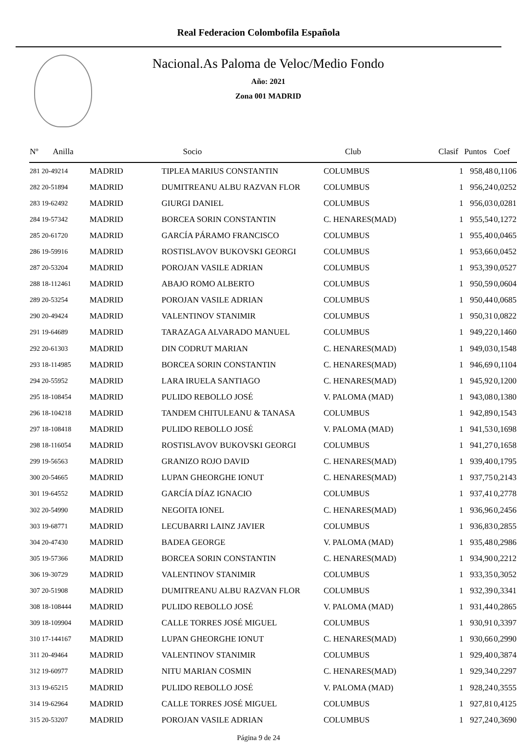Real Federacion Colombofila Española
Nacional.As Paloma de Veloc/Medio Fondo
Año: 2021
Zona 001 MADRID
| Nº Anilla | | Socio | Club | Clasif | Puntos | Coef |
| --- | --- | --- | --- | --- | --- | --- |
| 281 20-49214 | MADRID | TIPLEA MARIUS CONSTANTIN | COLUMBUS | 1 | 958,48 | 0,1106 |
| 282 20-51894 | MADRID | DUMITREANU ALBU RAZVAN FLOR | COLUMBUS | 1 | 956,24 | 0,0252 |
| 283 19-62492 | MADRID | GIURGI DANIEL | COLUMBUS | 1 | 956,03 | 0,0281 |
| 284 19-57342 | MADRID | BORCEA SORIN CONSTANTIN | C. HENARES(MAD) | 1 | 955,54 | 0,1272 |
| 285 20-61720 | MADRID | GARCÍA PÁRAMO FRANCISCO | COLUMBUS | 1 | 955,40 | 0,0465 |
| 286 19-59916 | MADRID | ROSTISLAVOV BUKOVSKI GEORGI | COLUMBUS | 1 | 953,66 | 0,0452 |
| 287 20-53204 | MADRID | POROJAN VASILE ADRIAN | COLUMBUS | 1 | 953,39 | 0,0527 |
| 288 18-112461 | MADRID | ABAJO ROMO ALBERTO | COLUMBUS | 1 | 950,59 | 0,0604 |
| 289 20-53254 | MADRID | POROJAN VASILE ADRIAN | COLUMBUS | 1 | 950,44 | 0,0685 |
| 290 20-49424 | MADRID | VALENTINOV STANIMIR | COLUMBUS | 1 | 950,31 | 0,0822 |
| 291 19-64689 | MADRID | TARAZAGA ALVARADO MANUEL | COLUMBUS | 1 | 949,22 | 0,1460 |
| 292 20-61303 | MADRID | DIN CODRUT MARIAN | C. HENARES(MAD) | 1 | 949,03 | 0,1548 |
| 293 18-114985 | MADRID | BORCEA SORIN CONSTANTIN | C. HENARES(MAD) | 1 | 946,69 | 0,1104 |
| 294 20-55952 | MADRID | LARA IRUELA SANTIAGO | C. HENARES(MAD) | 1 | 945,92 | 0,1200 |
| 295 18-108454 | MADRID | PULIDO REBOLLO JOSÉ | V. PALOMA (MAD) | 1 | 943,08 | 0,1380 |
| 296 18-104218 | MADRID | TANDEM CHITULEANU & TANASA | COLUMBUS | 1 | 942,89 | 0,1543 |
| 297 18-108418 | MADRID | PULIDO REBOLLO JOSÉ | V. PALOMA (MAD) | 1 | 941,53 | 0,1698 |
| 298 18-116054 | MADRID | ROSTISLAVOV BUKOVSKI GEORGI | COLUMBUS | 1 | 941,27 | 0,1658 |
| 299 19-56563 | MADRID | GRANIZO ROJO DAVID | C. HENARES(MAD) | 1 | 939,40 | 0,1795 |
| 300 20-54665 | MADRID | LUPAN GHEORGHE IONUT | C. HENARES(MAD) | 1 | 937,75 | 0,2143 |
| 301 19-64552 | MADRID | GARCÍA DÍAZ IGNACIO | COLUMBUS | 1 | 937,41 | 0,2778 |
| 302 20-54990 | MADRID | NEGOITA IONEL | C. HENARES(MAD) | 1 | 936,96 | 0,2456 |
| 303 19-68771 | MADRID | LECUBARRI LAINZ JAVIER | COLUMBUS | 1 | 936,83 | 0,2855 |
| 304 20-47430 | MADRID | BADEA GEORGE | V. PALOMA (MAD) | 1 | 935,48 | 0,2986 |
| 305 19-57366 | MADRID | BORCEA SORIN CONSTANTIN | C. HENARES(MAD) | 1 | 934,90 | 0,2212 |
| 306 19-30729 | MADRID | VALENTINOV STANIMIR | COLUMBUS | 1 | 933,35 | 0,3052 |
| 307 20-51908 | MADRID | DUMITREANU ALBU RAZVAN FLOR | COLUMBUS | 1 | 932,39 | 0,3341 |
| 308 18-108444 | MADRID | PULIDO REBOLLO JOSÉ | V. PALOMA (MAD) | 1 | 931,44 | 0,2865 |
| 309 18-109904 | MADRID | CALLE TORRES JOSÉ MIGUEL | COLUMBUS | 1 | 930,91 | 0,3397 |
| 310 17-144167 | MADRID | LUPAN GHEORGHE IONUT | C. HENARES(MAD) | 1 | 930,66 | 0,2990 |
| 311 20-49464 | MADRID | VALENTINOV STANIMIR | COLUMBUS | 1 | 929,40 | 0,3874 |
| 312 19-60977 | MADRID | NITU MARIAN COSMIN | C. HENARES(MAD) | 1 | 929,34 | 0,2297 |
| 313 19-65215 | MADRID | PULIDO REBOLLO JOSÉ | V. PALOMA (MAD) | 1 | 928,24 | 0,3555 |
| 314 19-62964 | MADRID | CALLE TORRES JOSÉ MIGUEL | COLUMBUS | 1 | 927,81 | 0,4125 |
| 315 20-53207 | MADRID | POROJAN VASILE ADRIAN | COLUMBUS | 1 | 927,24 | 0,3690 |
Página 9 de 24